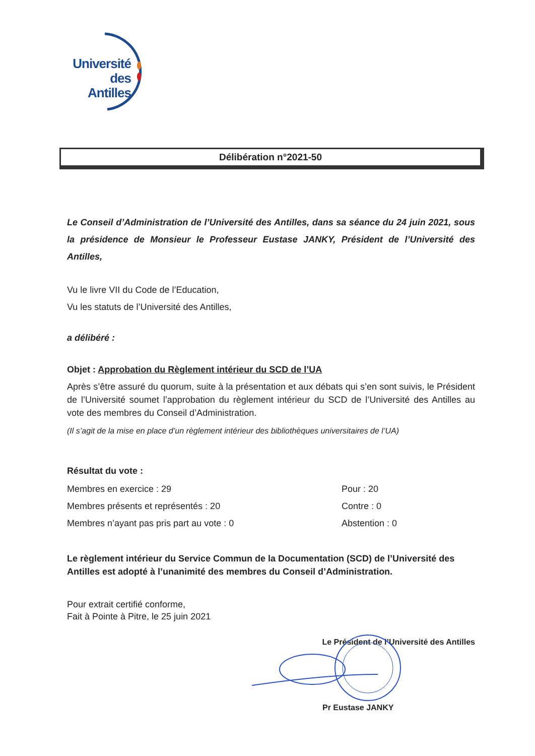Université
des Antilles
Délibération n°2021-50
Le Conseil d’Administration de l’Université des Antilles, dans sa séance du 24 juin 2021, sous la présidence de Monsieur le Professeur Eustase JANKY, Président de l’Université des Antilles,
Vu le livre VII du Code de l’Education,
Vu les statuts de l’Université des Antilles,
a délibéré :
Objet : Approbation du Règlement intérieur du SCD de l’UA
Après s’être assuré du quorum, suite à la présentation et aux débats qui s’en sont suivis, le Président de l’Université soumet l’approbation du règlement intérieur du SCD de l’Université des Antilles au vote des membres du Conseil d’Administration.
(Il s’agit de la mise en place d’un règlement intérieur des bibliothèques universitaires de l’UA)
Résultat du vote :
Membres en exercice : 29
Membres présents et représentés : 20
Membres n’ayant pas pris part au vote : 0
Pour : 20
Contre : 0
Abstention : 0
Le règlement intérieur du Service Commun de la Documentation (SCD) de l’Université des Antilles est adopté à l’unanimité des membres du Conseil d’Administration.
Pour extrait certifié conforme,
Fait à Pointe à Pitre, le 25 juin 2021
Le Président de l’Université des Antilles
Pr Eustase JANKY